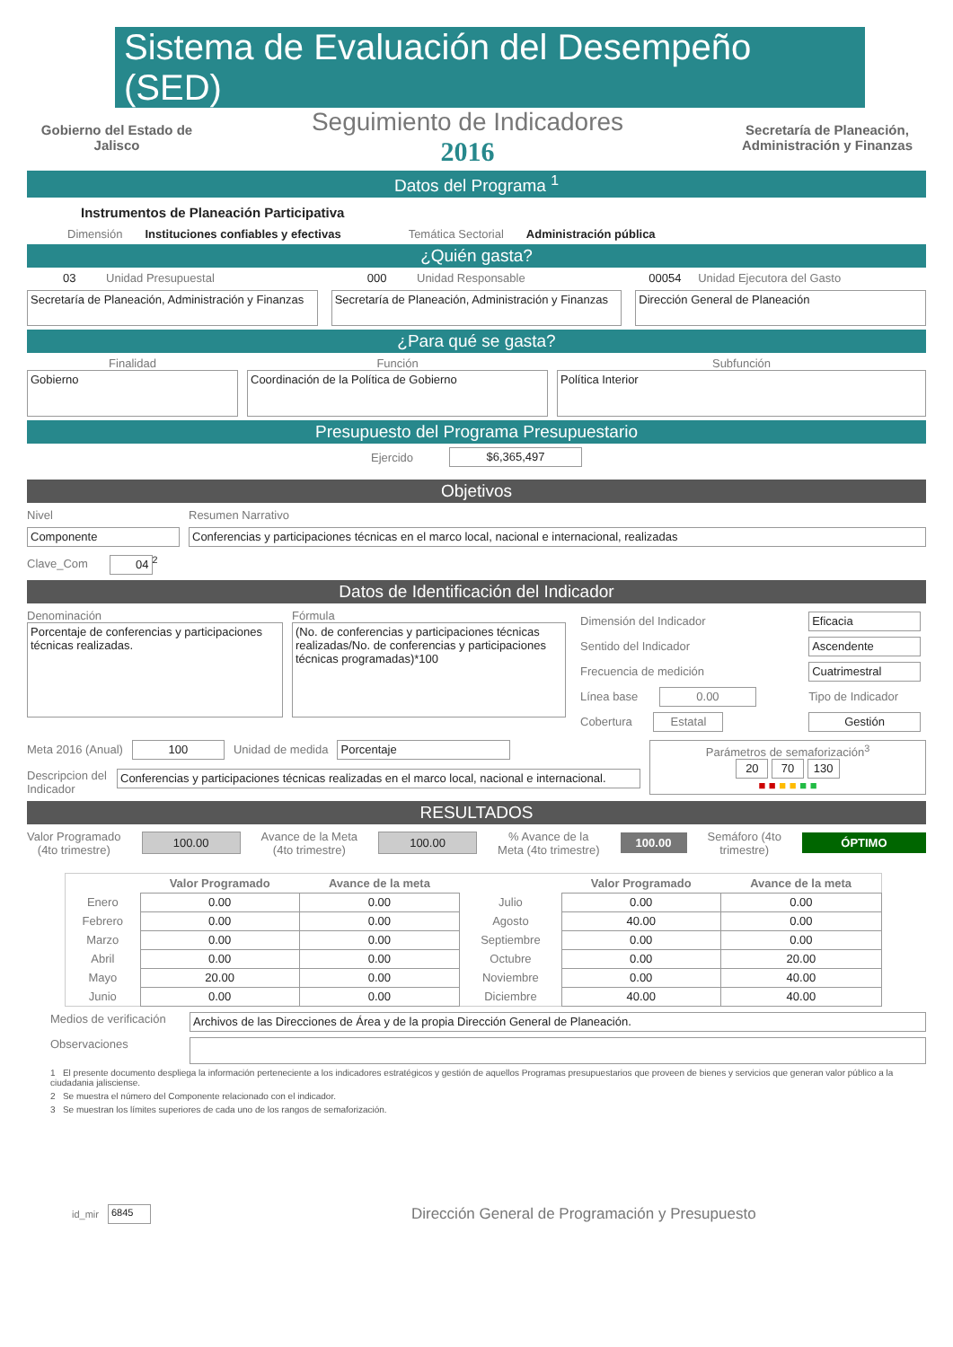Sistema de Evaluación del Desempeño (SED)
Gobierno del Estado de Jalisco
Seguimiento de Indicadores
2016
Secretaría de Planeación, Administración y Finanzas
Datos del Programa <sup>1</sup>
Instrumentos de Planeación Participativa
Dimensión Instituciones confiables y efectivas Temática Sectorial Administración pública
¿Quién gasta?
03 Unidad Presupuestal
Secretaría de Planeación, Administración y Finanzas
000 Unidad Responsable
Secretaría de Planeación, Administración y Finanzas
00054 Unidad Ejecutora del Gasto
Dirección General de Planeación
¿Para qué se gasta?
Finalidad
Gobierno
Función
Coordinación de la Política de Gobierno
Subfunción
Política Interior
Presupuesto del Programa Presupuestario
Ejercido $6,365,497
Objetivos
Nivel
Componente
Clave_Com 04<sup>2</sup>
Resumen Narrativo
Conferencias y participaciones técnicas en el marco local, nacional e internacional, realizadas
Datos de Identificación del Indicador
Denominación
Porcentaje de conferencias y participaciones técnicas realizadas.
Fórmula
(No. de conferencias y participaciones técnicas realizadas/No. de conferencias y participaciones técnicas programadas)*100
| Dimensión del Indicador | Eficacia |
| Sentido del Indicador | Ascendente |
| Frecuencia de medición | Cuatrimestral |
| Línea base 0.00 | Tipo de Indicador |
| Cobertura Estatal | Gestión |
Meta 2016 (Anual) 100 Unidad de medida Porcentaje
Descripcion del Indicador
Conferencias y participaciones técnicas realizadas en el marco local, nacional e internacional.
Parámetros de semaforización<sup>3</sup>
20 70 130
■ ■ ■ ■ ■ ■
RESULTADOS
Valor Programado
(4to trimestre)
100.00
Avance de la Meta
(4to trimestre)
100.00
% Avance de la
Meta (4to trimestre)
100.00
Semáforo (4to
trimestre)
ÓPTIMO
| | Valor Programado | Avance de la meta | | Valor Programado | Avance de la meta |
| --- | --- | --- | --- | --- | --- |
| Enero | 0.00 | 0.00 | Julio | 0.00 | 0.00 |
| Febrero | 0.00 | 0.00 | Agosto | 40.00 | 0.00 |
| Marzo | 0.00 | 0.00 | Septiembre | 0.00 | 0.00 |
| Abril | 0.00 | 0.00 | Octubre | 0.00 | 20.00 |
| Mayo | 20.00 | 0.00 | Noviembre | 0.00 | 40.00 |
| Junio | 0.00 | 0.00 | Diciembre | 40.00 | 40.00 |
Medios de verificación
Archivos de las Direcciones de Área y de la propia Dirección General de Planeación.
Observaciones
1 El presente documento despliega la información perteneciente a los indicadores estratégicos y gestión de aquellos Programas presupuestarios que proveen de bienes y servicios que generan valor público a la ciudadania jalisciense.
2 Se muestra el número del Componente relacionado con el indicador.
3 Se muestran los límites superiores de cada uno de los rangos de semaforización.
id_mir 6845
Dirección General de Programación y Presupuesto